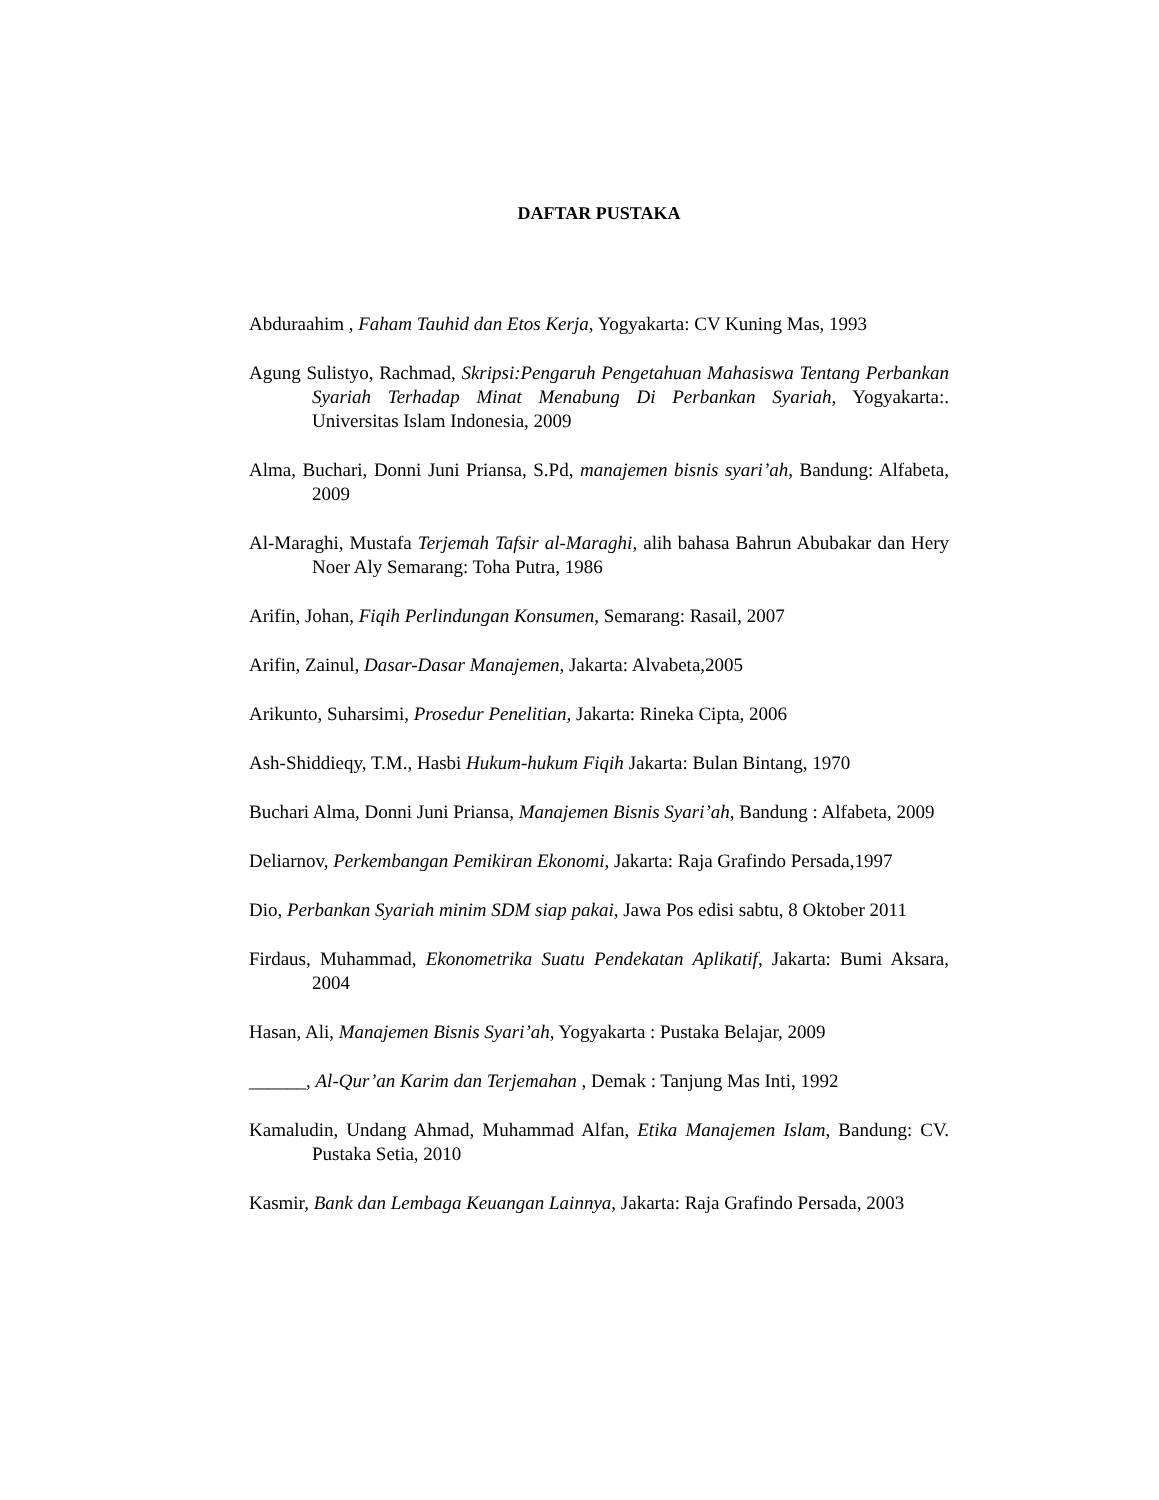DAFTAR PUSTAKA
Abduraahim , Faham Tauhid dan Etos Kerja, Yogyakarta: CV Kuning Mas, 1993
Agung Sulistyo, Rachmad, Skripsi:Pengaruh Pengetahuan Mahasiswa Tentang Perbankan Syariah Terhadap Minat Menabung Di Perbankan Syariah, Yogyakarta:. Universitas Islam Indonesia, 2009
Alma, Buchari, Donni Juni Priansa, S.Pd, manajemen bisnis syari’ah, Bandung: Alfabeta, 2009
Al-Maraghi, Mustafa Terjemah Tafsir al-Maraghi, alih bahasa Bahrun Abubakar dan Hery Noer Aly Semarang: Toha Putra, 1986
Arifin, Johan, Fiqih Perlindungan Konsumen, Semarang: Rasail, 2007
Arifin, Zainul, Dasar-Dasar Manajemen, Jakarta: Alvabeta,2005
Arikunto, Suharsimi, Prosedur Penelitian, Jakarta: Rineka Cipta, 2006
Ash-Shiddieqy, T.M., Hasbi Hukum-hukum Fiqih Jakarta: Bulan Bintang, 1970
Buchari Alma, Donni Juni Priansa, Manajemen Bisnis Syari’ah, Bandung : Alfabeta, 2009
Deliarnov, Perkembangan Pemikiran Ekonomi, Jakarta: Raja Grafindo Persada,1997
Dio, Perbankan Syariah minim SDM siap pakai, Jawa Pos edisi sabtu, 8 Oktober 2011
Firdaus, Muhammad, Ekonometrika Suatu Pendekatan Aplikatif, Jakarta: Bumi Aksara, 2004
Hasan, Ali, Manajemen Bisnis Syari’ah, Yogyakarta : Pustaka Belajar, 2009
______, Al-Qur’an Karim dan Terjemahan , Demak : Tanjung Mas Inti, 1992
Kamaludin, Undang Ahmad, Muhammad Alfan, Etika Manajemen Islam, Bandung: CV. Pustaka Setia, 2010
Kasmir, Bank dan Lembaga Keuangan Lainnya, Jakarta: Raja Grafindo Persada, 2003